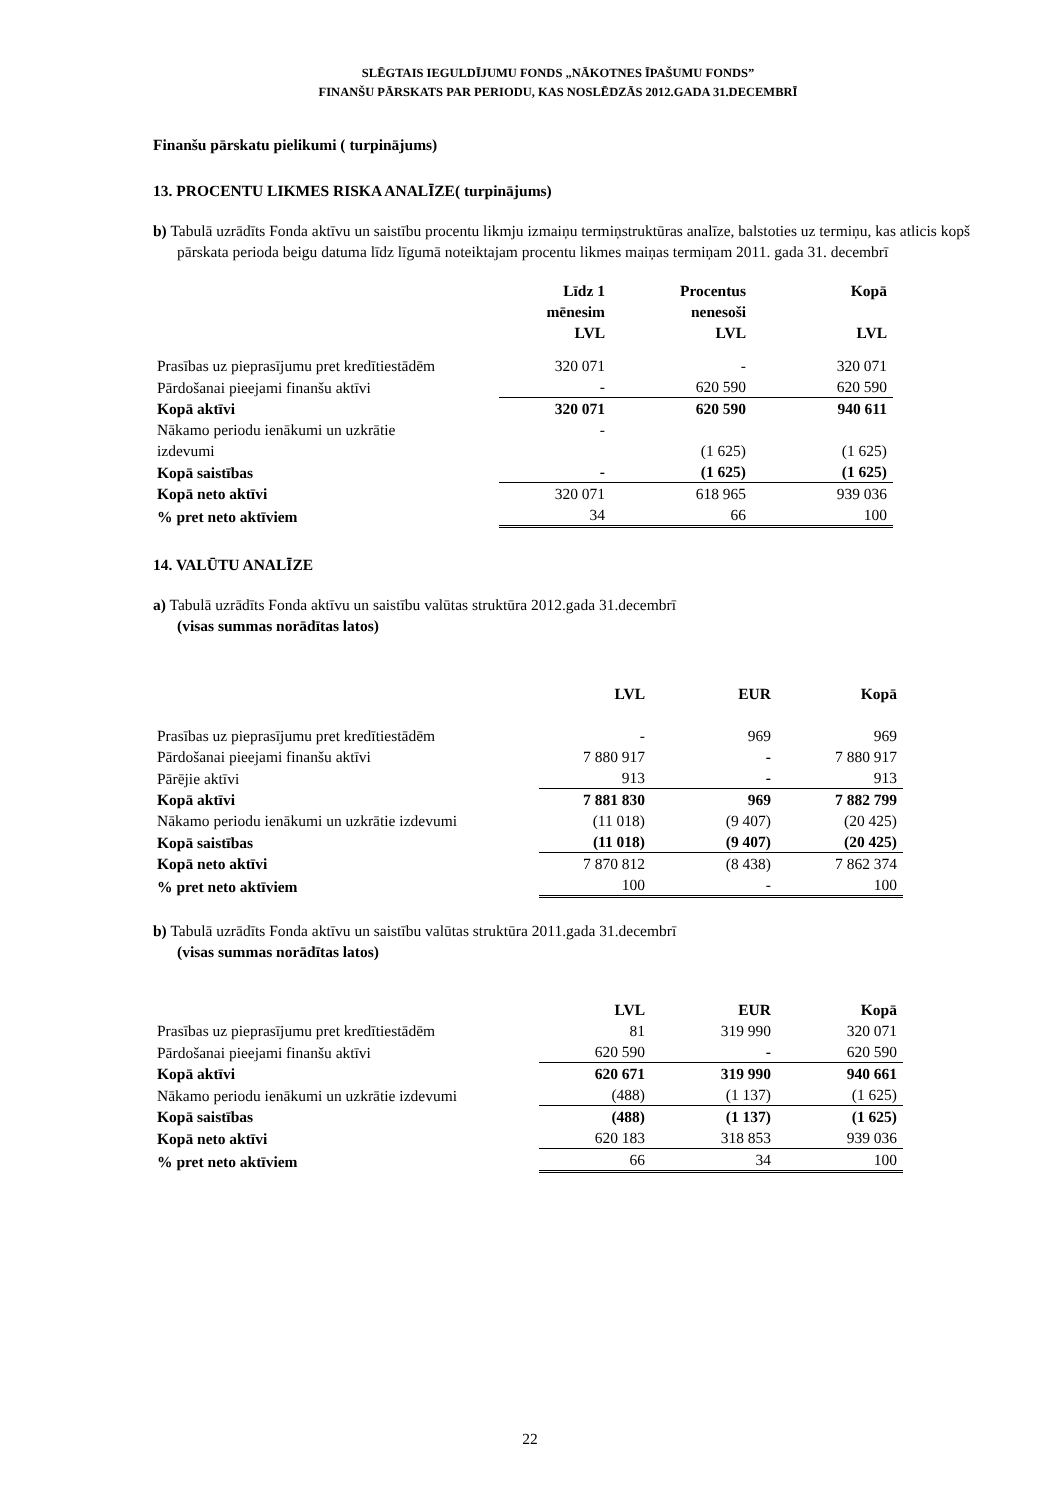SLĒGTAIS IEGULDĪJUMU FONDS „NĀKOTNES ĪPAŠUMU FONDS”
FINANŠU PĀRSKATS PAR PERIODU, KAS NOSLĒDZĀS 2012.GADA 31.DECEMBRĪ
Finanšu pārskatu pielikumi ( turpinājums)
13. PROCENTU LIKMES RISKA ANALĪZE( turpinājums)
b) Tabulā uzrādīts Fonda aktīvu un saistību procentu likmju izmaiņu termiņstruktūras analīze, balstoties uz termiņu, kas atlicis kopš pārskata perioda beigu datuma līdz līgumā noteiktajam procentu likmes maiņas termiņam 2011. gada 31. decembrī
| | Līdz 1 mēnesim LVL | Procentus nenesoši LVL | Kopā LVL |
| --- | --- | --- | --- |
| Prasības uz pieprasījumu pret kredītiestādēm | 320 071 | - | 320 071 |
| Pārdošanai pieejami finanšu aktīvi | - | 620 590 | 620 590 |
| Kopā aktīvi | 320 071 | 620 590 | 940 611 |
| Nākamo periodu ienākumi un uzkrātie izdevumi | - | (1 625) | (1 625) |
| Kopā saistības | - | (1 625) | (1 625) |
| Kopā neto aktīvi | 320 071 | 618 965 | 939 036 |
| % pret neto aktīviem | 34 | 66 | 100 |
14. VALŪTU ANALĪZE
a) Tabulā uzrādīts Fonda aktīvu un saistību valūtas struktūra 2012.gada 31.decembrī
(visas summas norādītas latos)
| | LVL | EUR | Kopā |
| --- | --- | --- | --- |
| Prasības uz pieprasījumu pret kredītiestādēm | - | 969 | 969 |
| Pārdošanai pieejami finanšu aktīvi | 7 880 917 | - | 7 880 917 |
| Pārējie aktīvi | 913 | - | 913 |
| Kopā aktīvi | 7 881 830 | 969 | 7 882 799 |
| Nākamo periodu ienākumi un uzkrātie izdevumi | (11 018) | (9 407) | (20 425) |
| Kopā saistības | (11 018) | (9 407) | (20 425) |
| Kopā neto aktīvi | 7 870 812 | (8 438) | 7 862 374 |
| % pret neto aktīviem | 100 | - | 100 |
b) Tabulā uzrādīts Fonda aktīvu un saistību valūtas struktūra 2011.gada 31.decembrī
(visas summas norādītas latos)
| | LVL | EUR | Kopā |
| --- | --- | --- | --- |
| Prasības uz pieprasījumu pret kredītiestādēm | 81 | 319 990 | 320 071 |
| Pārdošanai pieejami finanšu aktīvi | 620 590 | - | 620 590 |
| Kopā aktīvi | 620 671 | 319 990 | 940 661 |
| Nākamo periodu ienākumi un uzkrātie izdevumi | (488) | (1 137) | (1 625) |
| Kopā saistības | (488) | (1 137) | (1 625) |
| Kopā neto aktīvi | 620 183 | 318 853 | 939 036 |
| % pret neto aktīviem | 66 | 34 | 100 |
22